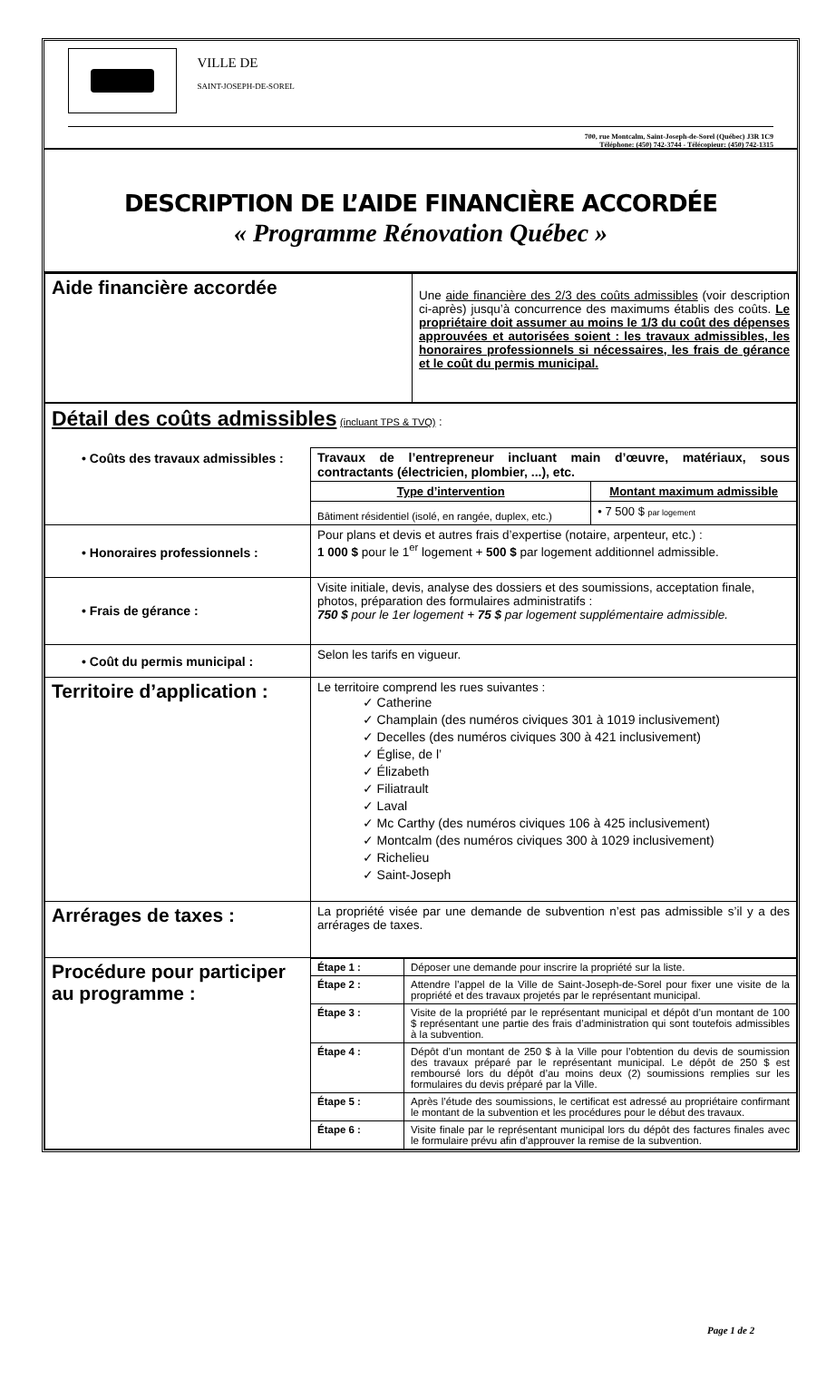VILLE DE
SAINT-JOSEPH-DE-SOREL
700, rue Montcalm, Saint-Joseph-de-Sorel (Québec) J3R 1C9
Téléphone: (450) 742-3744 - Télécopieur: (450) 742-1315
DESCRIPTION DE L’AIDE FINANCIÈRE ACCORDÉE
« Programme Rénovation Québec »
| Aide financière accordée | Une aide financière des 2/3 des coûts admissibles (voir description ci-après) jusqu’à concurrence des maximums établis des coûts. Le propriétaire doit assumer au moins le 1/3 du coût des dépenses approuvées et autorisées soient : les travaux admissibles, les honoraires professionnels si nécessaires, les frais de gérance et le coût du permis municipal. |
| Détail des coûts admissibles (incluant TPS & TVQ) : | |
| • Coûts des travaux admissibles : | Travaux de l’entrepreneur incluant main d’œuvre, matériaux, sous contractants (électricien, plombier, ...), etc. / Type d’intervention / Montant maximum admissible / / Bâtiment résidentiel (isolé, en rangée, duplex, etc.) / • 7 500 $ par logement / |
| • Honoraires professionnels : | Pour plans et devis et autres frais d’expertise (notaire, arpenteur, etc.) : 1 000 $ pour le 1<sup>er</sup> logement + 500 $ par logement additionnel admissible. |
| • Frais de gérance : | Visite initiale, devis, analyse des dossiers et des soumissions, acceptation finale, photos, préparation des formulaires administratifs : 750 $ pour le 1er logement + 75 $ par logement supplémentaire admissible. |
| • Coût du permis municipal : | Selon les tarifs en vigueur. |
| Territoire d’application : | Le territoire comprend les rues suivantes : ✓ Catherine ✓ Champlain (des numéros civiques 301 à 1019 inclusivement) ✓ Decelles (des numéros civiques 300 à 421 inclusivement) ✓ Église, de l’ ✓ Élizabeth ✓ Filiatrault ✓ Laval ✓ Mc Carthy (des numéros civiques 106 à 425 inclusivement) ✓ Montcalm (des numéros civiques 300 à 1029 inclusivement) ✓ Richelieu ✓ Saint-Joseph |
| Arrérages de taxes : | La propriété visée par une demande de subvention n’est pas admissible s’il y a des arrérages de taxes. |
| Procédure pour participer au programme : | / Étape 1 : / Déposer une demande pour inscrire la propriété sur la liste. / / Étape 2 : / Attendre l’appel de la Ville de Saint-Joseph-de-Sorel pour fixer une visite de la propriété et des travaux projetés par le représentant municipal. / / Étape 3 : / Visite de la propriété par le représentant municipal et dépôt d’un montant de 100 $ représentant une partie des frais d’administration qui sont toutefois admissibles à la subvention. / / Étape 4 : / Dépôt d’un montant de 250 $ à la Ville pour l’obtention du devis de soumission des travaux préparé par le représentant municipal. Le dépôt de 250 $ est remboursé lors du dépôt d’au moins deux (2) soumissions remplies sur les formulaires du devis préparé par la Ville. / / Étape 5 : / Après l’étude des soumissions, le certificat est adressé au propriétaire confirmant le montant de la subvention et les procédures pour le début des travaux. / / Étape 6 : / Visite finale par le représentant municipal lors du dépôt des factures finales avec le formulaire prévu afin d’approuver la remise de la subvention. / |
Page 1 de 2